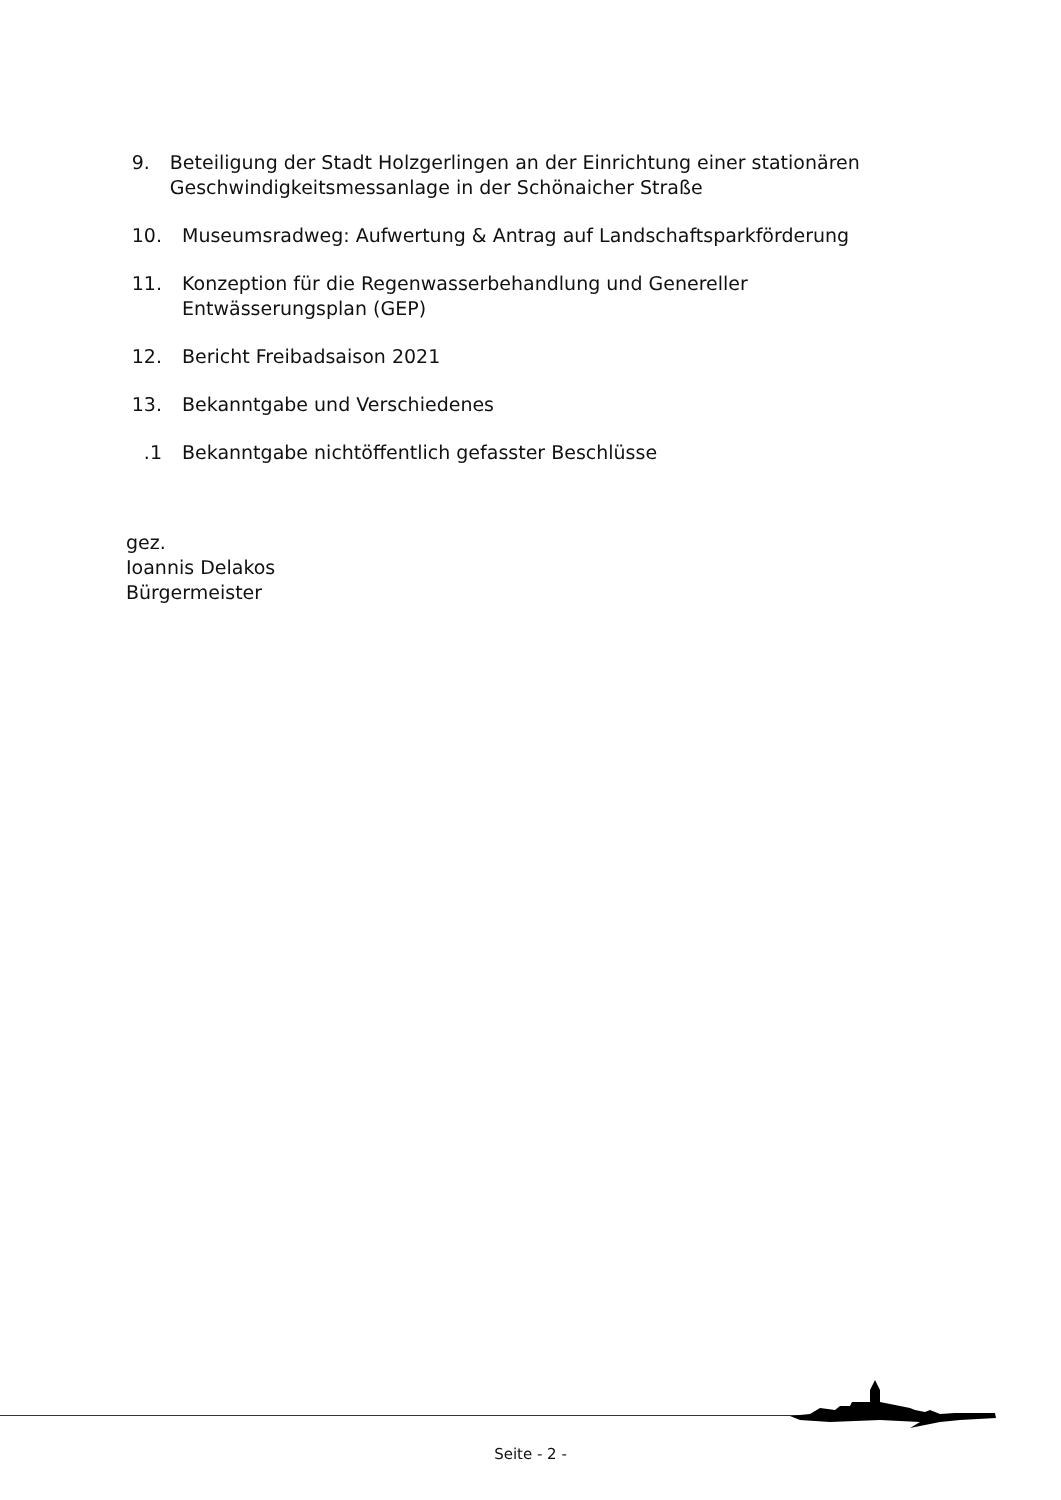9. Beteiligung der Stadt Holzgerlingen an der Einrichtung einer stationären Geschwindigkeitsmessanlage in der Schönaicher Straße
10. Museumsradweg: Aufwertung & Antrag auf Landschaftsparkförderung
11. Konzeption für die Regenwasserbehandlung und Genereller
Entwässerungsplan (GEP)
12. Bericht Freibadsaison 2021
13. Bekanntgabe und Verschiedenes
.1 Bekanntgabe nichtöffentlich gefasster Beschlüsse
gez.
Ioannis Delakos
Bürgermeister
Seite - 2 -